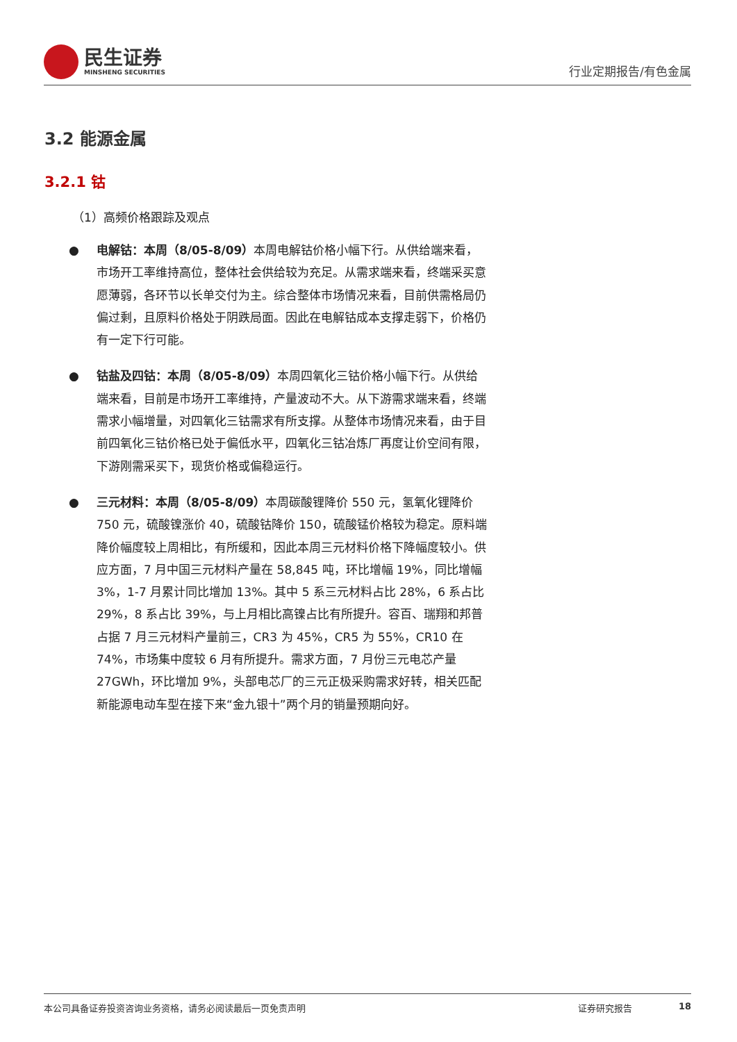民生证券
MINSHENG SECURITIES
行业定期报告/有色金属
3.2 能源金属
3.2.1 钴
（1）高频价格跟踪及观点
● 电解钴：本周（8/05-8/09）本周电解钴价格小幅下行。从供给端来看，市场开工率维持高位，整体社会供给较为充足。从需求端来看，终端采买意愿薄弱，各环节以长单交付为主。综合整体市场情况来看，目前供需格局仍偏过剩，且原料价格处于阴跌局面。因此在电解钴成本支撑走弱下，价格仍有一定下行可能。
● 钴盐及四钴：本周（8/05-8/09）本周四氧化三钴价格小幅下行。从供给端来看，目前是市场开工率维持，产量波动不大。从下游需求端来看，终端需求小幅增量，对四氧化三钴需求有所支撑。从整体市场情况来看，由于目前四氧化三钴价格已处于偏低水平，四氧化三钴冶炼厂再度让价空间有限，下游刚需采买下，现货价格或偏稳运行。
● 三元材料：本周（8/05-8/09）本周碳酸锂降价 550 元，氢氧化锂降价 750 元，硫酸镍涨价 40，硫酸钴降价 150，硫酸锰价格较为稳定。原料端降价幅度较上周相比，有所缓和，因此本周三元材料价格下降幅度较小。供应方面，7 月中国三元材料产量在 58,845 吨，环比增幅 19%，同比增幅 3%，1-7 月累计同比增加 13%。其中 5 系三元材料占比 28%，6 系占比 29%，8 系占比 39%，与上月相比高镍占比有所提升。容百、瑞翔和邦普占据 7 月三元材料产量前三，CR3 为 45%，CR5 为 55%，CR10 在 74%，市场集中度较 6 月有所提升。需求方面，7 月份三元电芯产量 27GWh，环比增加 9%，头部电芯厂的三元正极采购需求好转，相关匹配新能源电动车型在接下来“金九银十”两个月的销量预期向好。
本公司具备证券投资咨询业务资格，请务必阅读最后一页免责声明 证券研究报告 18